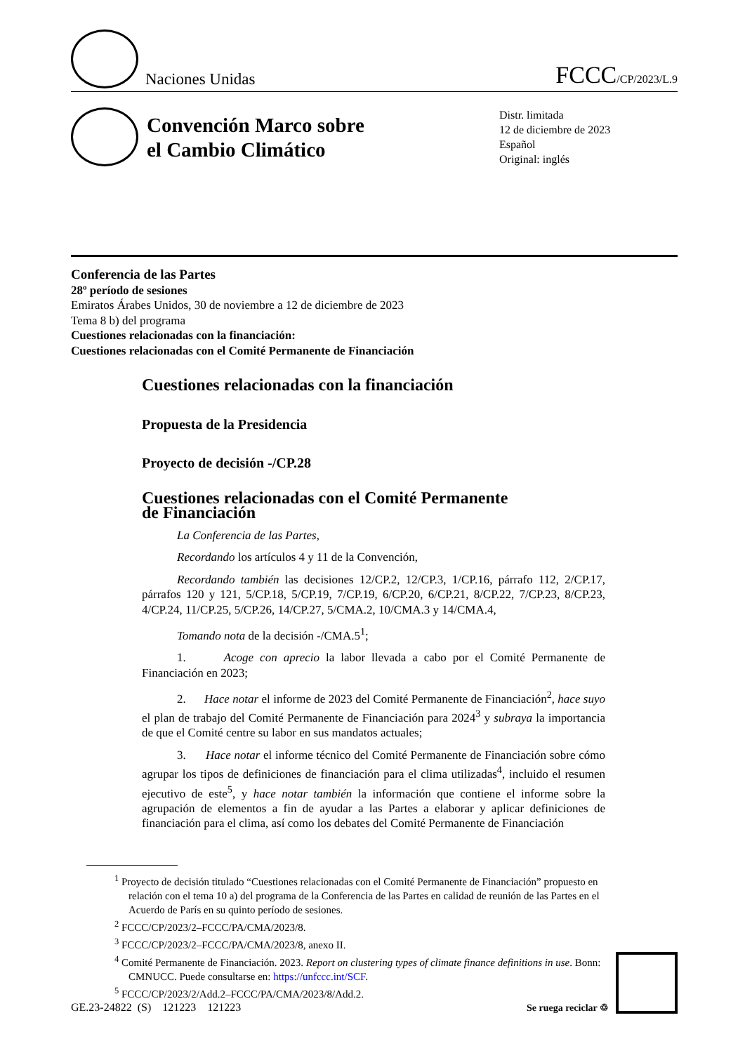Naciones Unidas
FCCC/CP/2023/L.9
Convención Marco sobre
el Cambio Climático
Distr. limitada
12 de diciembre de 2023
Español
Original: inglés
Conferencia de las Partes
28º período de sesiones
Emiratos Árabes Unidos, 30 de noviembre a 12 de diciembre de 2023
Tema 8 b) del programa
Cuestiones relacionadas con la financiación:
Cuestiones relacionadas con el Comité Permanente de Financiación
Cuestiones relacionadas con la financiación
Propuesta de la Presidencia
Proyecto de decisión -/CP.28
Cuestiones relacionadas con el Comité Permanente
de Financiación
La Conferencia de las Partes,
Recordando los artículos 4 y 11 de la Convención,
Recordando también las decisiones 12/CP.2, 12/CP.3, 1/CP.16, párrafo 112, 2/CP.17, párrafos 120 y 121, 5/CP.18, 5/CP.19, 7/CP.19, 6/CP.20, 6/CP.21, 8/CP.22, 7/CP.23, 8/CP.23, 4/CP.24, 11/CP.25, 5/CP.26, 14/CP.27, 5/CMA.2, 10/CMA.3 y 14/CMA.4,
Tomando nota de la decisión -/CMA.5<sup>1</sup>;
1. Acoge con aprecio la labor llevada a cabo por el Comité Permanente de Financiación en 2023;
2. Hace notar el informe de 2023 del Comité Permanente de Financiación<sup>2</sup>, hace suyo el plan de trabajo del Comité Permanente de Financiación para 2024<sup>3</sup> y subraya la importancia de que el Comité centre su labor en sus mandatos actuales;
3. Hace notar el informe técnico del Comité Permanente de Financiación sobre cómo agrupar los tipos de definiciones de financiación para el clima utilizadas<sup>4</sup>, incluido el resumen ejecutivo de este<sup>5</sup>, y hace notar también la información que contiene el informe sobre la agrupación de elementos a fin de ayudar a las Partes a elaborar y aplicar definiciones de financiación para el clima, así como los debates del Comité Permanente de Financiación
<sup>1</sup> Proyecto de decisión titulado “Cuestiones relacionadas con el Comité Permanente de Financiación” propuesto en relación con el tema 10 a) del programa de la Conferencia de las Partes en calidad de reunión de las Partes en el Acuerdo de París en su quinto período de sesiones.
<sup>2</sup> FCCC/CP/2023/2–FCCC/PA/CMA/2023/8.
<sup>3</sup> FCCC/CP/2023/2–FCCC/PA/CMA/2023/8, anexo II.
<sup>4</sup> Comité Permanente de Financiación. 2023. Report on clustering types of climate finance definitions in use. Bonn: CMNUCC. Puede consultarse en: https://unfccc.int/SCF.
<sup>5</sup> FCCC/CP/2023/2/Add.2–FCCC/PA/CMA/2023/8/Add.2.
GE.23-24822 (S) 121223 121223 Se ruega reciclar ♲